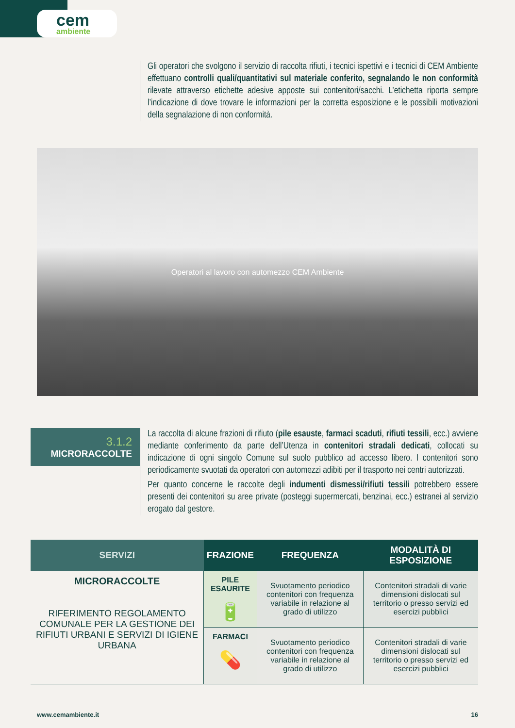cem
ambiente
Gli operatori che svolgono il servizio di raccolta rifiuti, i tecnici ispettivi e i tecnici di CEM Ambiente effettuano controlli quali/quantitativi sul materiale conferito, segnalando le non conformità rilevate attraverso etichette adesive apposte sui contenitori/sacchi. L’etichetta riporta sempre l’indicazione di dove trovare le informazioni per la corretta esposizione e le possibili motivazioni della segnalazione di non conformità.
Operatori al lavoro con automezzo CEM Ambiente
3.1.2
MICRORACCOLTE
La raccolta di alcune frazioni di rifiuto (pile esauste, farmaci scaduti, rifiuti tessili, ecc.) avviene mediante conferimento da parte dell’Utenza in contenitori stradali dedicati, collocati su indicazione di ogni singolo Comune sul suolo pubblico ad accesso libero. I contenitori sono periodicamente svuotati da operatori con automezzi adibiti per il trasporto nei centri autorizzati.
Per quanto concerne le raccolte degli indumenti dismessi/rifiuti tessili potrebbero essere presenti dei contenitori su aree private (posteggi supermercati, benzinai, ecc.) estranei al servizio erogato dal gestore.
| SERVIZI | FRAZIONE | FREQUENZA | MODALITÀ DI ESPOSIZIONE |
| --- | --- | --- | --- |
| MICRORACCOLTE RIFERIMENTO REGOLAMENTO COMUNALE PER LA GESTIONE DEI RIFIUTI URBANI E SERVIZI DI IGIENE URBANA | PILE ESAURITE 🔋 | Svuotamento periodico contenitori con frequenza variabile in relazione al grado di utilizzo | Contenitori stradali di varie dimensioni dislocati sul territorio o presso servizi ed esercizi pubblici |
| | FARMACI 💊 | Svuotamento periodico contenitori con frequenza variabile in relazione al grado di utilizzo | Contenitori stradali di varie dimensioni dislocati sul territorio o presso servizi ed esercizi pubblici |
www.cemambiente.it 16